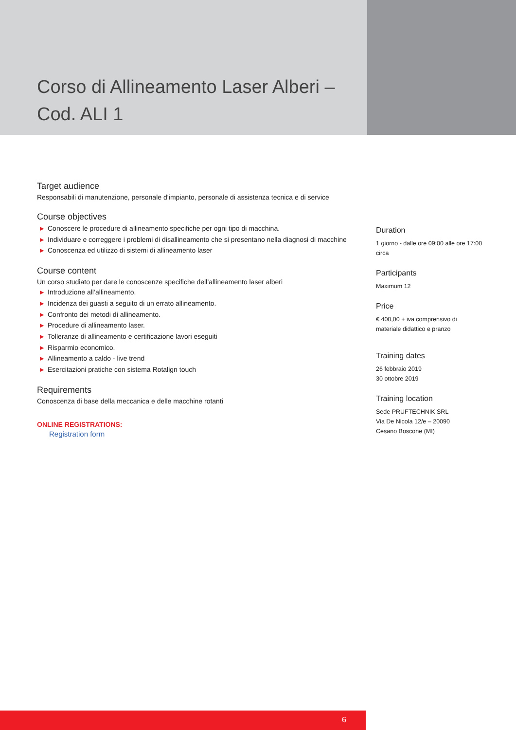Corso di Allineamento Laser Alberi –
Cod. ALI 1
Target audience
Responsabili di manutenzione, personale d‘impianto, personale di assistenza tecnica e di service
Course objectives
▶ Conoscere le procedure di allineamento specifiche per ogni tipo di macchina.
▶ Individuare e correggere i problemi di disallineamento che si presentano nella diagnosi di macchine
▶ Conoscenza ed utilizzo di sistemi di allineamento laser
Course content
Un corso studiato per dare le conoscenze specifiche dell’allineamento laser alberi
▶ Introduzione all’allineamento.
▶ Incidenza dei guasti a seguito di un errato allineamento.
▶ Confronto dei metodi di allineamento.
▶ Procedure di allineamento laser.
▶ Tolleranze di allineamento e certificazione lavori eseguiti
▶ Risparmio economico.
▶ Allineamento a caldo - live trend
▶ Esercitazioni pratiche con sistema Rotalign touch
Requirements
Conoscenza di base della meccanica e delle macchine rotanti
ONLINE REGISTRATIONS:
Registration form
Duration
1 giorno - dalle ore 09:00 alle ore 17:00 circa
Participants
Maximum 12
Price
€ 400,00 + iva comprensivo di materiale didattico e pranzo
Training dates
26 febbraio 2019
30 ottobre 2019
Training location
Sede PRUFTECHNIK SRL
Via De Nicola 12/e – 20090
Cesano Boscone (MI)
6